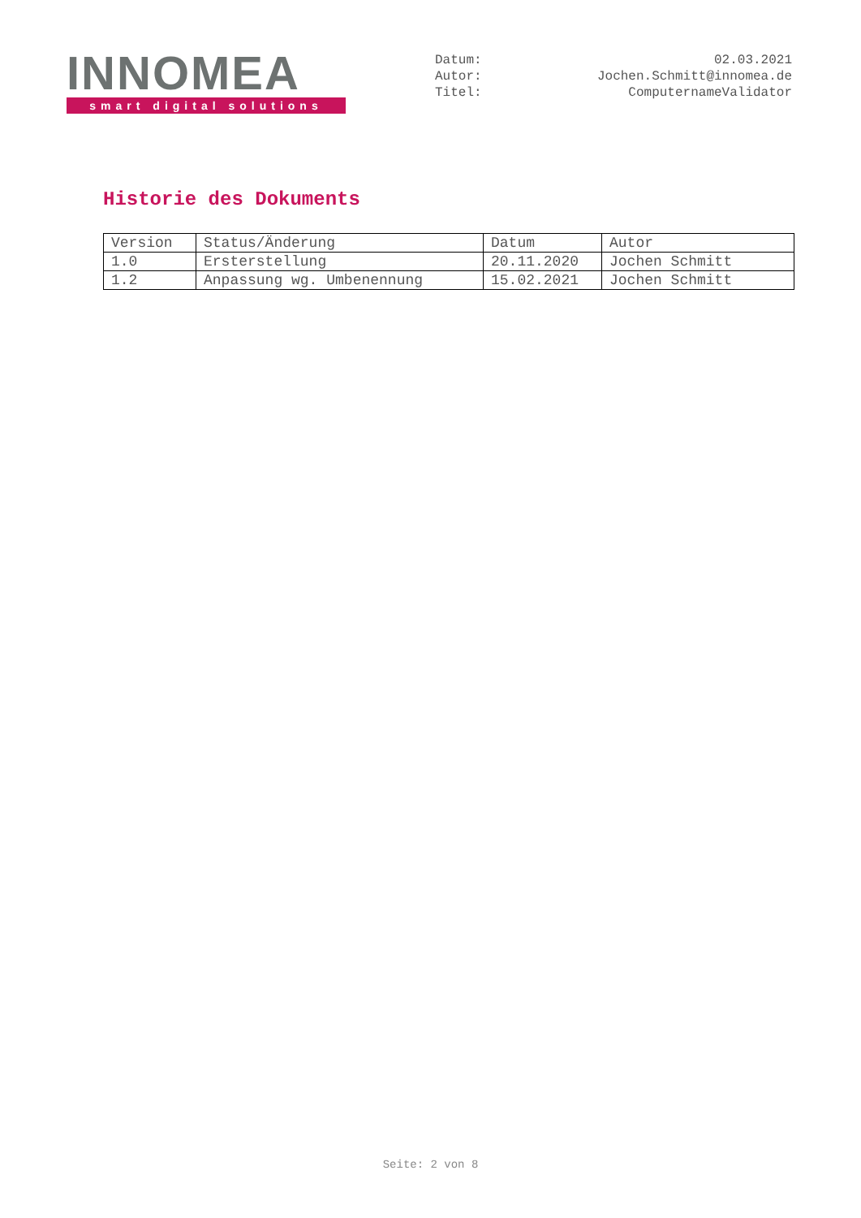INNOMEA
smart digital solutions
Datum: 02.03.2021
Autor: Jochen.Schmitt@innomea.de
Titel: ComputernameValidator
Historie des Dokuments
| Version | Status/Änderung | Datum | Autor |
| 1.0 | Ersterstellung | 20.11.2020 | Jochen Schmitt |
| 1.2 | Anpassung wg. Umbenennung | 15.02.2021 | Jochen Schmitt |
Seite: 2 von 8